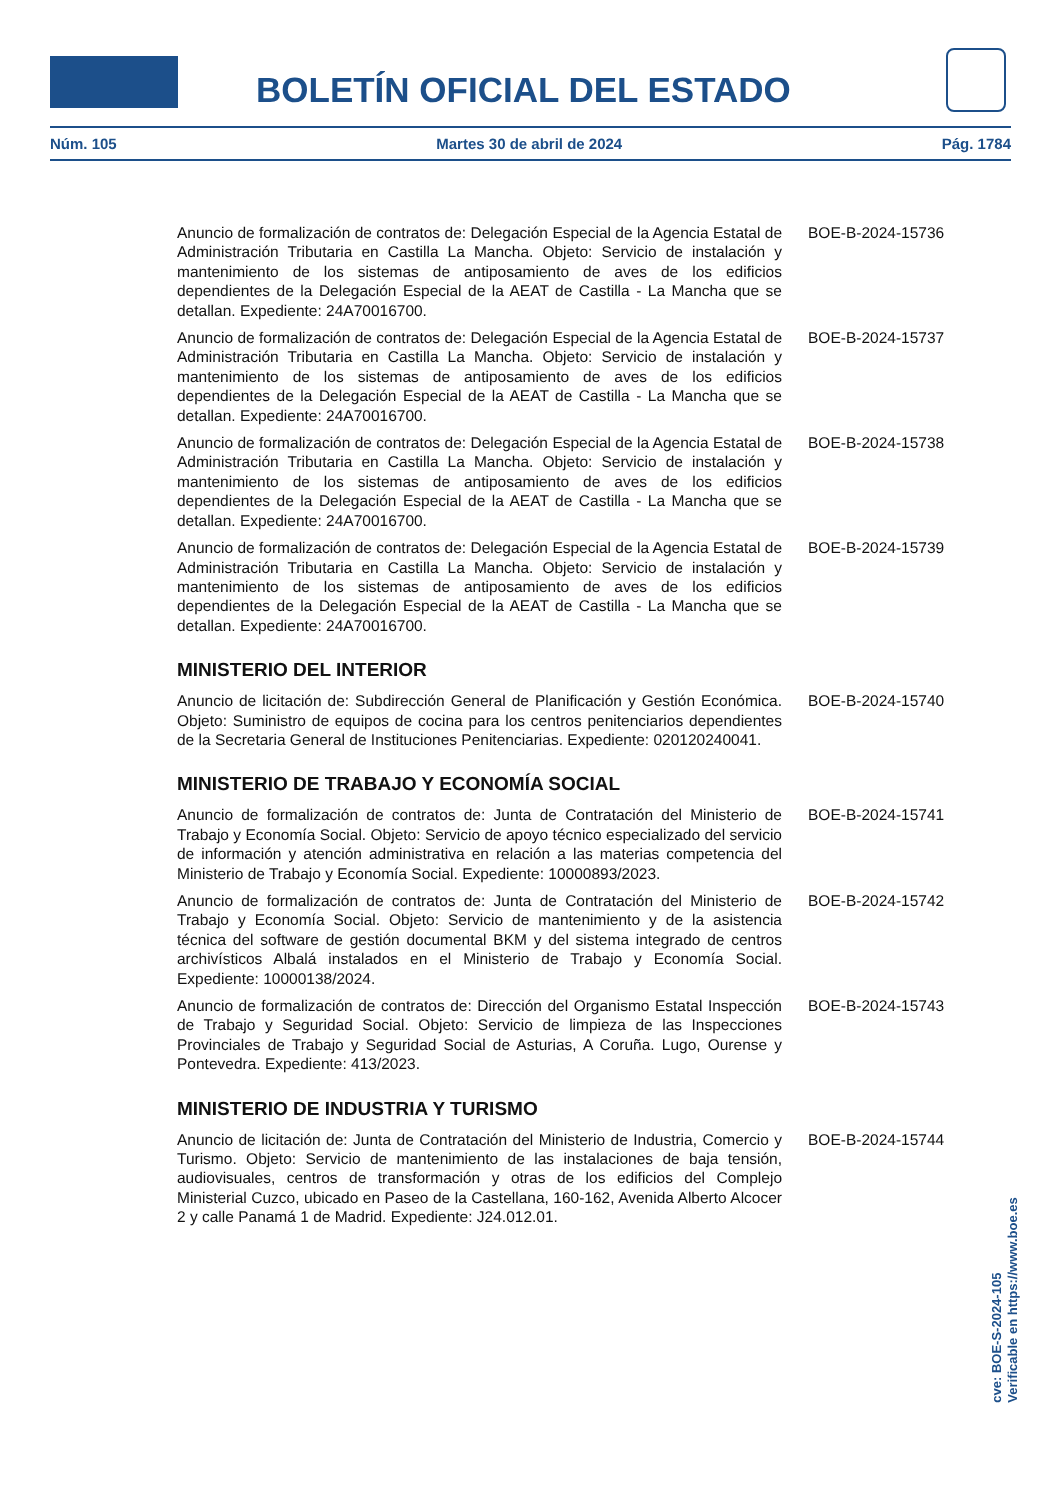BOLETÍN OFICIAL DEL ESTADO
Núm. 105 Martes 30 de abril de 2024 Pág. 1784
Anuncio de formalización de contratos de: Delegación Especial de la Agencia Estatal de Administración Tributaria en Castilla La Mancha. Objeto: Servicio de instalación y mantenimiento de los sistemas de antiposamiento de aves de los edificios dependientes de la Delegación Especial de la AEAT de Castilla - La Mancha que se detallan. Expediente: 24A70016700.
BOE-B-2024-15736
Anuncio de formalización de contratos de: Delegación Especial de la Agencia Estatal de Administración Tributaria en Castilla La Mancha. Objeto: Servicio de instalación y mantenimiento de los sistemas de antiposamiento de aves de los edificios dependientes de la Delegación Especial de la AEAT de Castilla - La Mancha que se detallan. Expediente: 24A70016700.
BOE-B-2024-15737
Anuncio de formalización de contratos de: Delegación Especial de la Agencia Estatal de Administración Tributaria en Castilla La Mancha. Objeto: Servicio de instalación y mantenimiento de los sistemas de antiposamiento de aves de los edificios dependientes de la Delegación Especial de la AEAT de Castilla - La Mancha que se detallan. Expediente: 24A70016700.
BOE-B-2024-15738
Anuncio de formalización de contratos de: Delegación Especial de la Agencia Estatal de Administración Tributaria en Castilla La Mancha. Objeto: Servicio de instalación y mantenimiento de los sistemas de antiposamiento de aves de los edificios dependientes de la Delegación Especial de la AEAT de Castilla - La Mancha que se detallan. Expediente: 24A70016700.
BOE-B-2024-15739
MINISTERIO DEL INTERIOR
Anuncio de licitación de: Subdirección General de Planificación y Gestión Económica. Objeto: Suministro de equipos de cocina para los centros penitenciarios dependientes de la Secretaria General de Instituciones Penitenciarias. Expediente: 020120240041.
BOE-B-2024-15740
MINISTERIO DE TRABAJO Y ECONOMÍA SOCIAL
Anuncio de formalización de contratos de: Junta de Contratación del Ministerio de Trabajo y Economía Social. Objeto: Servicio de apoyo técnico especializado del servicio de información y atención administrativa en relación a las materias competencia del Ministerio de Trabajo y Economía Social. Expediente: 10000893/2023.
BOE-B-2024-15741
Anuncio de formalización de contratos de: Junta de Contratación del Ministerio de Trabajo y Economía Social. Objeto: Servicio de mantenimiento y de la asistencia técnica del software de gestión documental BKM y del sistema integrado de centros archivísticos Albalá instalados en el Ministerio de Trabajo y Economía Social. Expediente: 10000138/2024.
BOE-B-2024-15742
Anuncio de formalización de contratos de: Dirección del Organismo Estatal Inspección de Trabajo y Seguridad Social. Objeto: Servicio de limpieza de las Inspecciones Provinciales de Trabajo y Seguridad Social de Asturias, A Coruña. Lugo, Ourense y Pontevedra. Expediente: 413/2023.
BOE-B-2024-15743
MINISTERIO DE INDUSTRIA Y TURISMO
Anuncio de licitación de: Junta de Contratación del Ministerio de Industria, Comercio y Turismo. Objeto: Servicio de mantenimiento de las instalaciones de baja tensión, audiovisuales, centros de transformación y otras de los edificios del Complejo Ministerial Cuzco, ubicado en Paseo de la Castellana, 160-162, Avenida Alberto Alcocer 2 y calle Panamá 1 de Madrid. Expediente: J24.012.01.
BOE-B-2024-15744
cve: BOE-S-2024-105
Verificable en https://www.boe.es